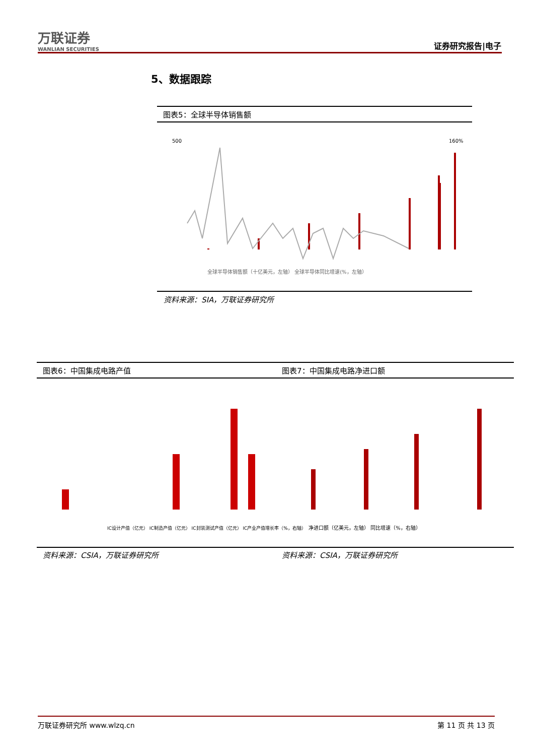万联证券
WANLIAN SECURITIES
证券研究报告|电子
5、数据跟踪
图表5：全球半导体销售额
500
160%
全球半导体销售额（十亿美元，左轴） 全球半导体同比增速(%，左轴）
资料来源：SIA，万联证券研究所
图表6：中国集成电路产值 图表7：中国集成电路净进口额
IC设计产值（亿元） IC制造产值（亿元） IC封装测试产值（亿元） IC产业产值增长率（%，右轴）
净进口额（亿美元，左轴） 同比增速（%，右轴）
资料来源：CSIA，万联证券研究所 资料来源：CSIA，万联证券研究所
万联证券研究所 www.wlzq.cn 第 11 页 共 13 页